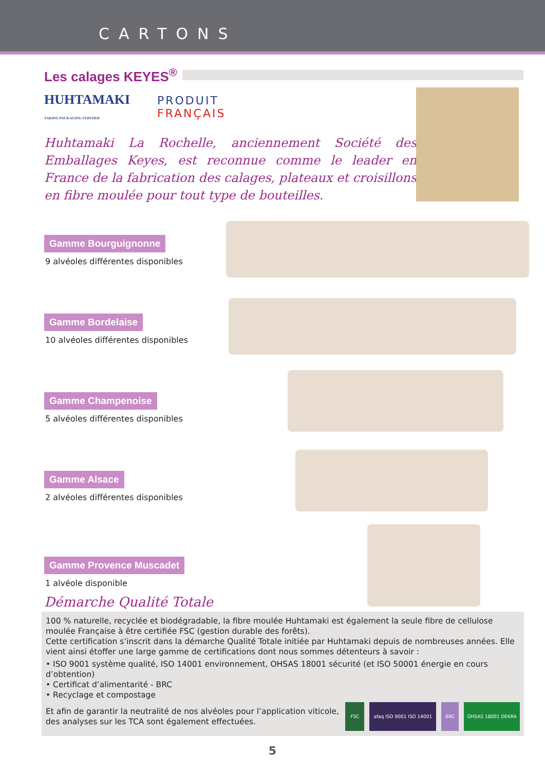CARTONS
Les calages KEYES<sup>®</sup>
HUHTAMAKI
TAKING PACKAGING FURTHER
PRODUIT
FRANÇAIS
Huhtamaki La Rochelle, anciennement Société des Emballages Keyes, est reconnue comme le leader en France de la fabrication des calages, plateaux et croisillons en fibre moulée pour tout type de bouteilles.
Gamme Bourguignonne
9 alvéoles différentes disponibles
Gamme Bordelaise
10 alvéoles différentes disponibles
Gamme Champenoise
5 alvéoles différentes disponibles
Gamme Alsace
2 alvéoles différentes disponibles
Gamme Provence Muscadet
1 alvéole disponible
Démarche Qualité Totale
100 % naturelle, recyclée et biodégradable, la fibre moulée Huhtamaki est également la seule fibre de cellulose moulée Française à être certifiée FSC (gestion durable des forêts).
Cette certification s’inscrit dans la démarche Qualité Totale initiée par Huhtamaki depuis de nombreuses années. Elle vient ainsi étoffer une large gamme de certifications dont nous sommes détenteurs à savoir :
• ISO 9001 système qualité, ISO 14001 environnement, OHSAS 18001 sécurité (et ISO 50001 énergie en cours d’obtention)
• Certificat d’alimentarité - BRC
• Recyclage et compostage
Et afin de garantir la neutralité de nos alvéoles pour l’application viticole, des analyses sur les TCA sont également effectuées.
FSC afaq ISO 9001 ISO 14001 BRC OHSAS 18001 DEKRA
5